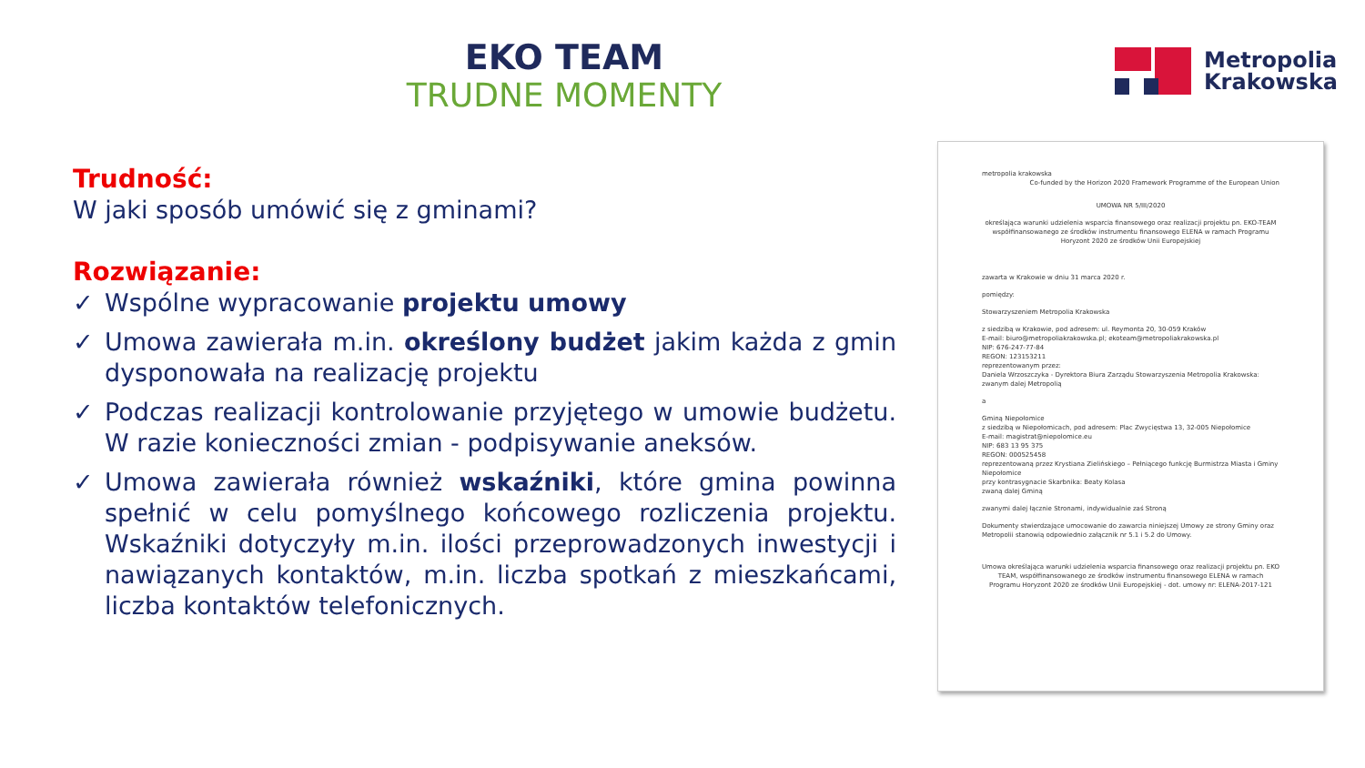EKO TEAM
TRUDNE MOMENTY
Metropolia
Krakowska
Trudność:
W jaki sposób umówić się z gminami?
Rozwiązanie:
✓ Wspólne wypracowanie projektu umowy
✓ Umowa zawierała m.in. określony budżet jakim każda z gmin dysponowała na realizację projektu
✓ Podczas realizacji kontrolowanie przyjętego w umowie budżetu. W razie konieczności zmian - podpisywanie aneksów.
✓ Umowa zawierała również wskaźniki, które gmina powinna spełnić w celu pomyślnego końcowego rozliczenia projektu. Wskaźniki dotyczyły m.in. ilości przeprowadzonych inwestycji i nawiązanych kontaktów, m.in. liczba spotkań z mieszkańcami, liczba kontaktów telefonicznych.
metropolia krakowska Co-funded by the Horizon 2020 Framework Programme of the European Union
UMOWA NR 5/III/2020
określająca warunki udzielenia wsparcia finansowego oraz realizacji projektu pn. EKO-TEAM współfinansowanego ze środków instrumentu finansowego ELENA w ramach Programu Horyzont 2020 ze środków Unii Europejskiej
zawarta w Krakowie w dniu 31 marca 2020 r.
pomiędzy:
Stowarzyszeniem Metropolia Krakowska
z siedzibą w Krakowie, pod adresem: ul. Reymonta 20, 30-059 Kraków
E-mail: biuro@metropoliakrakowska.pl; ekoteam@metropoliakrakowska.pl
NIP: 676-247-77-84
REGON: 123153211
reprezentowanym przez:
Daniela Wrzoszczyka - Dyrektora Biura Zarządu Stowarzyszenia Metropolia Krakowska:
zwanym dalej Metropolią
a
Gminą Niepołomice
z siedzibą w Niepołomicach, pod adresem: Plac Zwycięstwa 13, 32-005 Niepołomice
E-mail: magistrat@niepolomice.eu
NIP: 683 13 95 375
REGON: 000525458
reprezentowaną przez Krystiana Zielińskiego – Pełniącego funkcję Burmistrza Miasta i Gminy Niepołomice
przy kontrasygnacie Skarbnika: Beaty Kolasa
zwaną dalej Gminą
zwanymi dalej łącznie Stronami, indywidualnie zaś Stroną
Dokumenty stwierdzające umocowanie do zawarcia niniejszej Umowy ze strony Gminy oraz Metropolii stanowią odpowiednio załącznik nr 5.1 i 5.2 do Umowy.
Umowa określająca warunki udzielenia wsparcia finansowego oraz realizacji projektu pn. EKO TEAM, współfinansowanego ze środków instrumentu finansowego ELENA w ramach Programu Horyzont 2020 ze środków Unii Europejskiej - dot. umowy nr: ELENA-2017-121